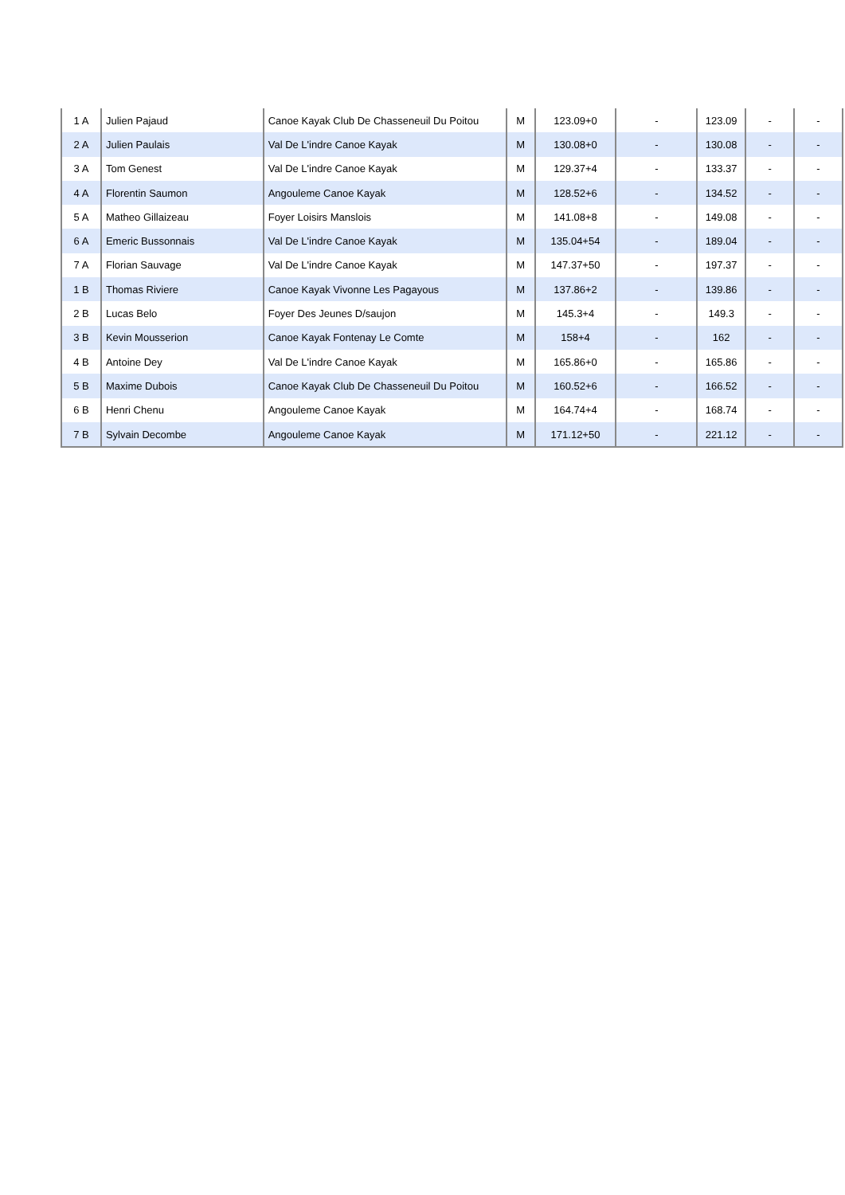| 1 A | Julien Pajaud | Canoe Kayak Club De Chasseneuil Du Poitou | M | 123.09+0 | - | 123.09 | - | - |
| 2 A | Julien Paulais | Val De L'indre Canoe Kayak | M | 130.08+0 | - | 130.08 | - | - |
| 3 A | Tom Genest | Val De L'indre Canoe Kayak | M | 129.37+4 | - | 133.37 | - | - |
| 4 A | Florentin Saumon | Angouleme Canoe Kayak | M | 128.52+6 | - | 134.52 | - | - |
| 5 A | Matheo Gillaizeau | Foyer Loisirs Manslois | M | 141.08+8 | - | 149.08 | - | - |
| 6 A | Emeric Bussonnais | Val De L'indre Canoe Kayak | M | 135.04+54 | - | 189.04 | - | - |
| 7 A | Florian Sauvage | Val De L'indre Canoe Kayak | M | 147.37+50 | - | 197.37 | - | - |
| 1 B | Thomas Riviere | Canoe Kayak Vivonne Les Pagayous | M | 137.86+2 | - | 139.86 | - | - |
| 2 B | Lucas Belo | Foyer Des Jeunes D/saujon | M | 145.3+4 | - | 149.3 | - | - |
| 3 B | Kevin Mousserion | Canoe Kayak Fontenay Le Comte | M | 158+4 | - | 162 | - | - |
| 4 B | Antoine Dey | Val De L'indre Canoe Kayak | M | 165.86+0 | - | 165.86 | - | - |
| 5 B | Maxime Dubois | Canoe Kayak Club De Chasseneuil Du Poitou | M | 160.52+6 | - | 166.52 | - | - |
| 6 B | Henri Chenu | Angouleme Canoe Kayak | M | 164.74+4 | - | 168.74 | - | - |
| 7 B | Sylvain Decombe | Angouleme Canoe Kayak | M | 171.12+50 | - | 221.12 | - | - |